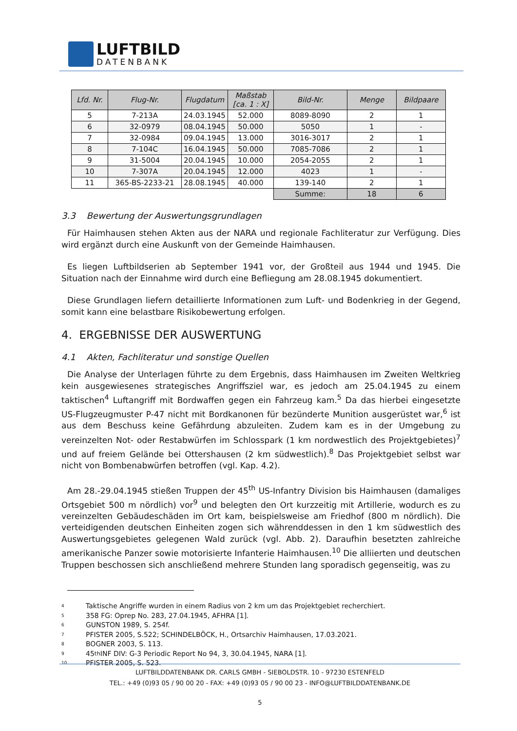LUFTBILD
DATENBANK
| Lfd. Nr. | Flug-Nr. | Flugdatum | Maßstab [ca. 1 : X] | Bild-Nr. | Menge | Bildpaare |
| --- | --- | --- | --- | --- | --- | --- |
| 5 | 7-213A | 24.03.1945 | 52.000 | 8089-8090 | 2 | 1 |
| 6 | 32-0979 | 08.04.1945 | 50.000 | 5050 | 1 | - |
| 7 | 32-0984 | 09.04.1945 | 13.000 | 3016-3017 | 2 | 1 |
| 8 | 7-104C | 16.04.1945 | 50.000 | 7085-7086 | 2 | 1 |
| 9 | 31-5004 | 20.04.1945 | 10.000 | 2054-2055 | 2 | 1 |
| 10 | 7-307A | 20.04.1945 | 12.000 | 4023 | 1 | - |
| 11 | 365-BS-2233-21 | 28.08.1945 | 40.000 | 139-140 | 2 | 1 |
| | | | | Summe: | 18 | 6 |
3.3 Bewertung der Auswertungsgrundlagen
Für Haimhausen stehen Akten aus der NARA und regionale Fachliteratur zur Verfügung. Dies wird ergänzt durch eine Auskunft von der Gemeinde Haimhausen.
Es liegen Luftbildserien ab September 1941 vor, der Großteil aus 1944 und 1945. Die Situation nach der Einnahme wird durch eine Befliegung am 28.08.1945 dokumentiert.
Diese Grundlagen liefern detaillierte Informationen zum Luft- und Bodenkrieg in der Gegend, somit kann eine belastbare Risikobewertung erfolgen.
4. ERGEBNISSE DER AUSWERTUNG
4.1 Akten, Fachliteratur und sonstige Quellen
Die Analyse der Unterlagen führte zu dem Ergebnis, dass Haimhausen im Zweiten Weltkrieg kein ausgewiesenes strategisches Angriffsziel war, es jedoch am 25.04.1945 zu einem taktischen<sup>4</sup> Luftangriff mit Bordwaffen gegen ein Fahrzeug kam.<sup>5</sup> Da das hierbei eingesetzte US-Flugzeugmuster P-47 nicht mit Bordkanonen für bezünderte Munition ausgerüstet war,<sup>6</sup> ist aus dem Beschuss keine Gefährdung abzuleiten. Zudem kam es in der Umgebung zu vereinzelten Not- oder Restabwürfen im Schlosspark (1 km nordwestlich des Projektgebietes)<sup>7</sup> und auf freiem Gelände bei Ottershausen (2 km südwestlich).<sup>8</sup> Das Projektgebiet selbst war nicht von Bombenabwürfen betroffen (vgl. Kap. 4.2).
Am 28.-29.04.1945 stießen Truppen der 45<sup>th</sup> US-Infantry Division bis Haimhausen (damaliges Ortsgebiet 500 m nördlich) vor<sup>9</sup> und belegten den Ort kurzzeitig mit Artillerie, wodurch es zu vereinzelten Gebäudeschäden im Ort kam, beispielsweise am Friedhof (800 m nördlich). Die verteidigenden deutschen Einheiten zogen sich währenddessen in den 1 km südwestlich des Auswertungsgebietes gelegenen Wald zurück (vgl. Abb. 2). Daraufhin besetzten zahlreiche amerikanische Panzer sowie motorisierte Infanterie Haimhausen.<sup>10</sup> Die alliierten und deutschen Truppen beschossen sich anschließend mehrere Stunden lang sporadisch gegenseitig, was zu
4 Taktische Angriffe wurden in einem Radius von 2 km um das Projektgebiet recherchiert.
5 358 FG: Oprep No. 283, 27.04.1945, AFHRA [1].
6 GUNSTON 1989, S. 254f.
7 PFISTER 2005, S.522; SCHINDELBÖCK, H., Ortsarchiv Haimhausen, 17.03.2021.
8 BOGNER 2003, S. 113.
9 45<sup>th</sup> INF DIV: G-3 Periodic Report No 94, 3, 30.04.1945, NARA [1].
10 PFISTER 2005, S. 523.
LUFTBILDDATENBANK DR. CARLS GMBH - SIEBOLDSTR. 10 - 97230 ESTENFELD
TEL.: +49 (0)93 05 / 90 00 20 - FAX: +49 (0)93 05 / 90 00 23 - INFO@LUFTBILDDATENBANK.DE
5